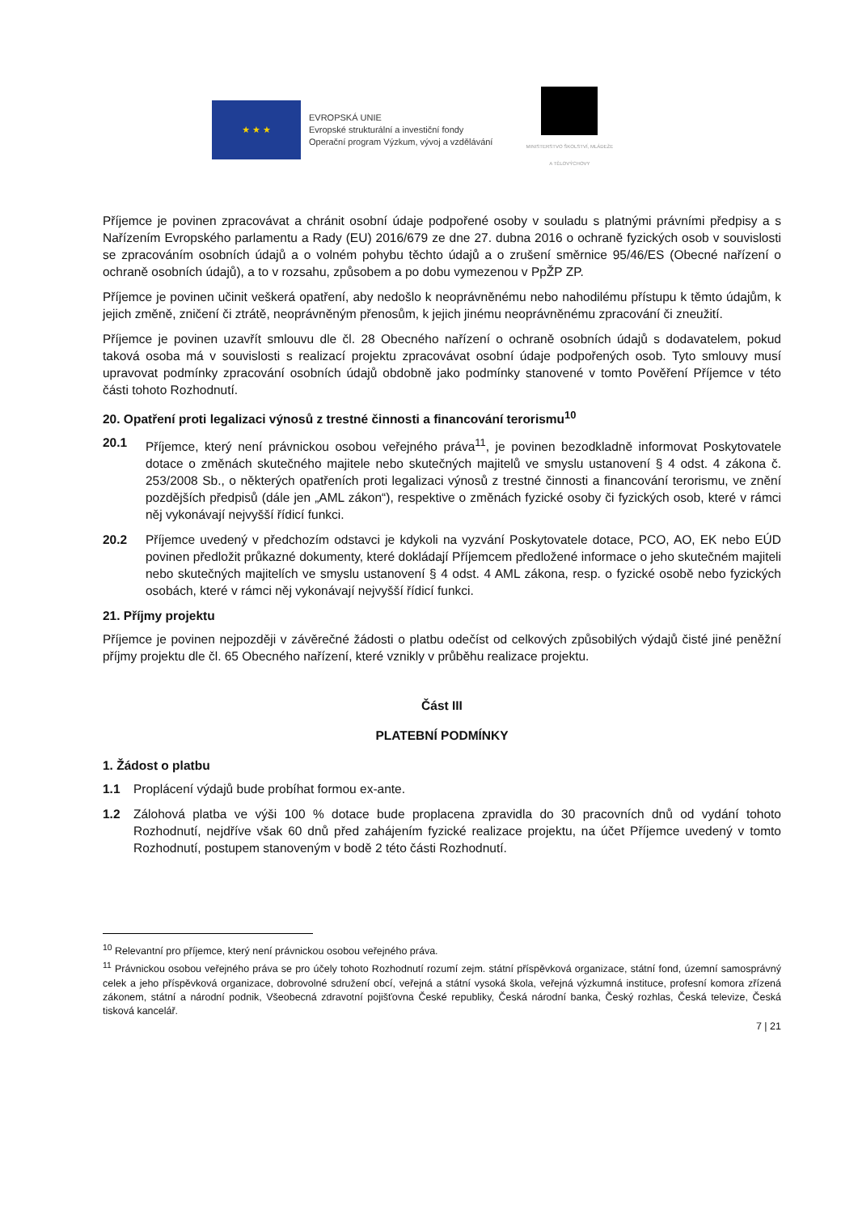★ ★ ★
EVROPSKÁ UNIE
Evropské strukturální a investiční fondy
Operační program Výzkum, vývoj a vzdělávání
MINISTERSTVO ŠKOLSTVÍ, MLÁDEŽE A TĚLOVÝCHOVY
Příjemce je povinen zpracovávat a chránit osobní údaje podpořené osoby v souladu s platnými právními předpisy a s Nařízením Evropského parlamentu a Rady (EU) 2016/679 ze dne 27. dubna 2016 o ochraně fyzických osob v souvislosti se zpracováním osobních údajů a o volném pohybu těchto údajů a o zrušení směrnice 95/46/ES (Obecné nařízení o ochraně osobních údajů), a to v rozsahu, způsobem a po dobu vymezenou v PpŽP ZP.
Příjemce je povinen učinit veškerá opatření, aby nedošlo k neoprávněnému nebo nahodilému přístupu k těmto údajům, k jejich změně, zničení či ztrátě, neoprávněným přenosům, k jejich jinému neoprávněnému zpracování či zneužití.
Příjemce je povinen uzavřít smlouvu dle čl. 28 Obecného nařízení o ochraně osobních údajů s dodavatelem, pokud taková osoba má v souvislosti s realizací projektu zpracovávat osobní údaje podpořených osob. Tyto smlouvy musí upravovat podmínky zpracování osobních údajů obdobně jako podmínky stanovené v tomto Pověření Příjemce v této části tohoto Rozhodnutí.
20. Opatření proti legalizaci výnosů z trestné činnosti a financování terorismu<sup>10</sup>
20.1 Příjemce, který není právnickou osobou veřejného práva<sup>11</sup>, je povinen bezodkladně informovat Poskytovatele dotace o změnách skutečného majitele nebo skutečných majitelů ve smyslu ustanovení § 4 odst. 4 zákona č. 253/2008 Sb., o některých opatřeních proti legalizaci výnosů z trestné činnosti a financování terorismu, ve znění pozdějších předpisů (dále jen „AML zákon“), respektive o změnách fyzické osoby či fyzických osob, které v rámci něj vykonávají nejvyšší řídicí funkci.
20.2 Příjemce uvedený v předchozím odstavci je kdykoli na vyzvání Poskytovatele dotace, PCO, AO, EK nebo EÚD povinen předložit průkazné dokumenty, které dokládají Příjemcem předložené informace o jeho skutečném majiteli nebo skutečných majitelích ve smyslu ustanovení § 4 odst. 4 AML zákona, resp. o fyzické osobě nebo fyzických osobách, které v rámci něj vykonávají nejvyšší řídicí funkci.
21. Příjmy projektu
Příjemce je povinen nejpozději v závěrečné žádosti o platbu odečíst od celkových způsobilých výdajů čisté jiné peněžní příjmy projektu dle čl. 65 Obecného nařízení, které vznikly v průběhu realizace projektu.
Část III
PLATEBNÍ PODMÍNKY
1. Žádost o platbu
1.1 Proplácení výdajů bude probíhat formou ex-ante.
1.2 Zálohová platba ve výši 100 % dotace bude proplacena zpravidla do 30 pracovních dnů od vydání tohoto Rozhodnutí, nejdříve však 60 dnů před zahájením fyzické realizace projektu, na účet Příjemce uvedený v tomto Rozhodnutí, postupem stanoveným v bodě 2 této části Rozhodnutí.
<sup>10</sup> Relevantní pro příjemce, který není právnickou osobou veřejného práva.
<sup>11</sup> Právnickou osobou veřejného práva se pro účely tohoto Rozhodnutí rozumí zejm. státní příspěvková organizace, státní fond, územní samosprávný celek a jeho příspěvková organizace, dobrovolné sdružení obcí, veřejná a státní vysoká škola, veřejná výzkumná instituce, profesní komora zřízená zákonem, státní a národní podnik, Všeobecná zdravotní pojišťovna České republiky, Česká národní banka, Český rozhlas, Česká televize, Česká tisková kancelář.
7 | 21